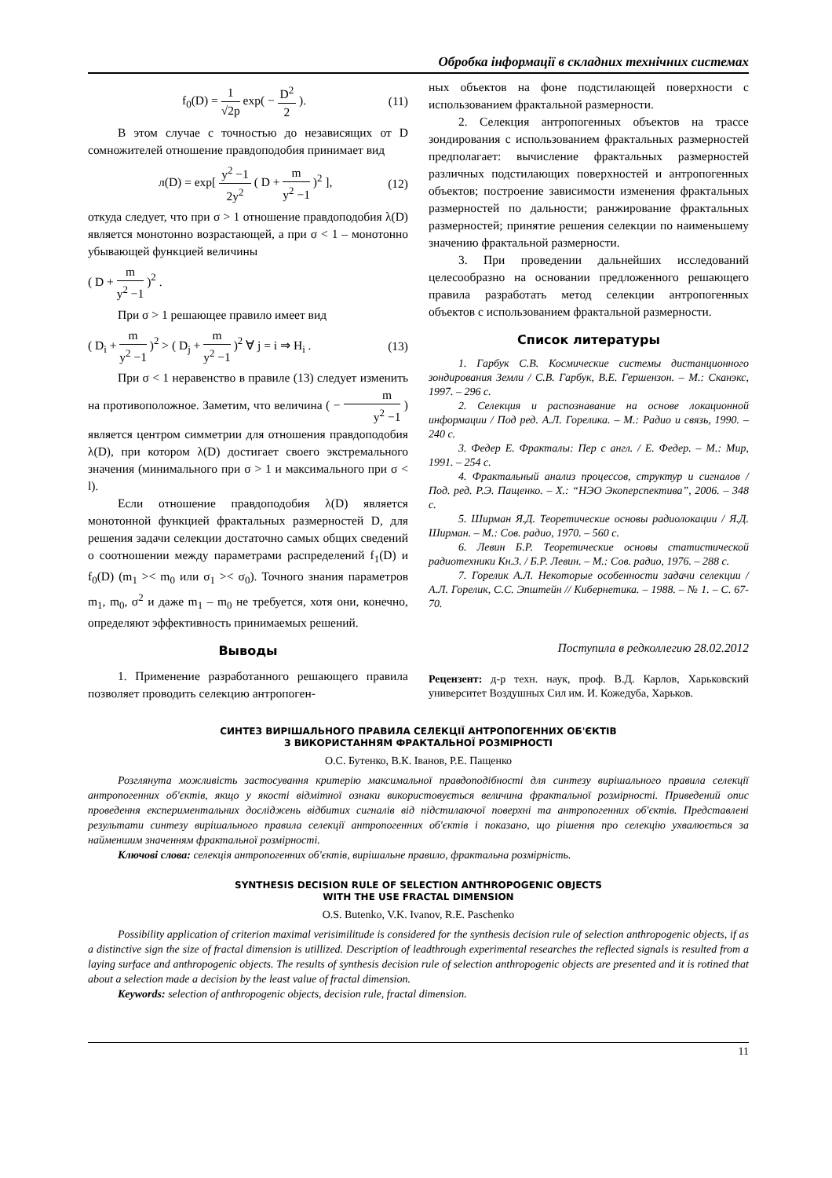Обробка інформації в складних технічних системах
f<sub>0</sub>(D) = 1 √2p exp( − D<sup>2</sup> 2 ). (11)
В этом случае с точностью до независящих от D сомножителей отношение правдоподобия принимает вид
л(D) = exp[ y<sup>2</sup> −1 2y<sup>2</sup> ( D + m y<sup>2</sup> −1 )<sup>2</sup> ], (12)
откуда следует, что при σ > 1 отношение правдоподобия λ(D) является монотонно возрастающей, а при σ < 1 – монотонно убывающей функцией величины
( D + m y<sup>2</sup> −1 )<sup>2</sup> .
При σ > 1 решающее правило имеет вид
( D<sub>i</sub> + m y<sup>2</sup> −1 )<sup>2</sup> > ( D<sub>j</sub> + m y<sup>2</sup> −1 )<sup>2</sup> ∀ j = i ⇒ H<sub>i</sub> . (13)
При σ < 1 неравенство в правиле (13) следует изменить на противоположное. Заметим, что величина ( − m y<sup>2</sup> −1 ) является центром симметрии для отношения правдоподобия λ(D), при котором λ(D) достигает своего экстремального значения (минимального при σ > 1 и максимального при σ < l).
Если отношение правдоподобия λ(D) является монотонной функцией фрактальных размерностей D, для решения задачи селекции достаточно самых общих сведений о соотношении между параметрами распределений f<sub>1</sub>(D) и f<sub>0</sub>(D) (m<sub>1</sub> >< m<sub>0</sub> или σ<sub>1</sub> >< σ<sub>0</sub>). Точного знания параметров m<sub>1</sub>, m<sub>0</sub>, σ<sup>2</sup> и даже m<sub>1</sub> – m<sub>0</sub> не требуется, хотя они, конечно, определяют эффективность принимаемых решений.
Выводы
1. Применение разработанного решающего правила позволяет проводить селекцию антропоген-
ных объектов на фоне подстилающей поверхности с использованием фрактальной размерности.
2. Селекция антропогенных объектов на трассе зондирования с использованием фрактальных размерностей предполагает: вычисление фрактальных размерностей различных подстилающих поверхностей и антропогенных объектов; построение зависимости изменения фрактальных размерностей по дальности; ранжирование фрактальных размерностей; принятие решения селекции по наименьшему значению фрактальной размерности.
3. При проведении дальнейших исследований целесообразно на основании предложенного решающего правила разработать метод селекции антропогенных объектов с использованием фрактальной размерности.
Список литературы
1. Гарбук С.В. Космические системы дистанционного зондирования Земли / С.В. Гарбук, В.Е. Гершензон. – М.: Сканэкс, 1997. – 296 с.
2. Селекция и распознавание на основе локационной информации / Под ред. А.Л. Горелика. – М.: Радио и связь, 1990. – 240 с.
3. Федер Е. Фракталы: Пер с англ. / Е. Федер. – М.: Мир, 1991. – 254 с.
4. Фрактальный анализ процессов, структур и сигналов / Под. ред. Р.Э. Пащенко. – Х.: “НЭО Экоперспектива”, 2006. – 348 с.
5. Ширман Я.Д. Теоретические основы радиолокации / Я.Д. Ширман. – М.: Сов. радио, 1970. – 560 с.
6. Левин Б.Р. Теоретические основы статистической радиотехники Кн.3. / Б.Р. Левин. – М.: Сов. радио, 1976. – 288 с.
7. Горелик А.Л. Некоторые особенности задачи селекции / А.Л. Горелик, С.С. Эпштейн // Кибернетика. – 1988. – № 1. – С. 67-70.
Поступила в редколлегию 28.02.2012
Рецензент: д-р техн. наук, проф. В.Д. Карлов, Харьковский университет Воздушных Сил им. И. Кожедуба, Харьков.
СИНТЕЗ ВИРІШАЛЬНОГО ПРАВИЛА СЕЛЕКЦІЇ АНТРОПОГЕННИХ ОБ'ЄКТІВ
З ВИКОРИСТАННЯМ ФРАКТАЛЬНОЇ РОЗМІРНОСТІ
О.С. Бутенко, В.К. Іванов, Р.Е. Пащенко
Розглянута можливість застосування критерію максимальної правдоподібності для синтезу вирішального правила селекції антропогенних об'єктів, якщо у якості відмітної ознаки використовується величина фрактальної розмірності. Приведений опис проведення експериментальних досліджень відбитих сигналів від підстилаючої поверхні та антропогенних об'єктів. Представлені результати синтезу вирішального правила селекції антропогенних об'єктів і показано, що рішення про селекцію ухвалюється за найменшим значенням фрактальної розмірності.
Ключові слова: селекція антропогенних об'єктів, вирішальне правило, фрактальна розмірність.
SYNTHESIS DECISION RULE OF SELECTION ANTHROPOGENIC OBJECTS
WITH THE USE FRACTAL DIMENSION
O.S. Butenko, V.K. Ivanov, R.E. Paschenko
Possibility application of criterion maximal verisimilitude is considered for the synthesis decision rule of selection anthropogenic objects, if as a distinctive sign the size of fractal dimension is utillized. Description of leadthrough experimental researches the reflected signals is resulted from a laying surface and anthropogenic objects. The results of synthesis decision rule of selection anthropogenic objects are presented and it is rotined that about a selection made a decision by the least value of fractal dimension.
Keywords: selection of anthropogenic objects, decision rule, fractal dimension.
11